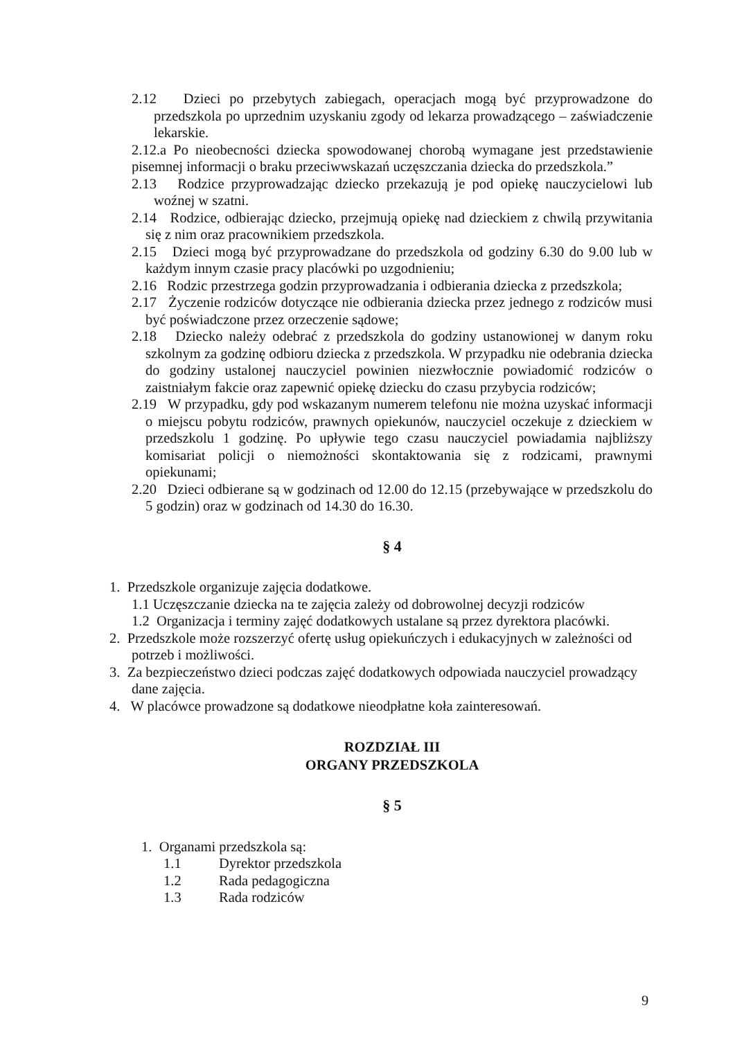2.12 Dzieci po przebytych zabiegach, operacjach mogą być przyprowadzone do przedszkola po uprzednim uzyskaniu zgody od lekarza prowadzącego – zaświadczenie lekarskie.
2.12.a Po nieobecności dziecka spowodowanej chorobą wymagane jest przedstawienie pisemnej informacji o braku przeciwwskazań uczęszczania dziecka do przedszkola.”
2.13 Rodzice przyprowadzając dziecko przekazują je pod opiekę nauczycielowi lub woźnej w szatni.
2.14 Rodzice, odbierając dziecko, przejmują opiekę nad dzieckiem z chwilą przywitania się z nim oraz pracownikiem przedszkola.
2.15 Dzieci mogą być przyprowadzane do przedszkola od godziny 6.30 do 9.00 lub w każdym innym czasie pracy placówki po uzgodnieniu;
2.16 Rodzic przestrzega godzin przyprowadzania i odbierania dziecka z przedszkola;
2.17 Życzenie rodziców dotyczące nie odbierania dziecka przez jednego z rodziców musi być poświadczone przez orzeczenie sądowe;
2.18 Dziecko należy odebrać z przedszkola do godziny ustanowionej w danym roku szkolnym za godzinę odbioru dziecka z przedszkola. W przypadku nie odebrania dziecka do godziny ustalonej nauczyciel powinien niezwłocznie powiadomić rodziców o zaistniałym fakcie oraz zapewnić opiekę dziecku do czasu przybycia rodziców;
2.19 W przypadku, gdy pod wskazanym numerem telefonu nie można uzyskać informacji o miejscu pobytu rodziców, prawnych opiekunów, nauczyciel oczekuje z dzieckiem w przedszkolu 1 godzinę. Po upływie tego czasu nauczyciel powiadamia najbliższy komisariat policji o niemożności skontaktowania się z rodzicami, prawnymi opiekunami;
2.20 Dzieci odbierane są w godzinach od 12.00 do 12.15 (przebywające w przedszkolu do 5 godzin) oraz w godzinach od 14.30 do 16.30.
§ 4
1. Przedszkole organizuje zajęcia dodatkowe.
1.1 Uczęszczanie dziecka na te zajęcia zależy od dobrowolnej decyzji rodziców
1.2 Organizacja i terminy zajęć dodatkowych ustalane są przez dyrektora placówki.
2. Przedszkole może rozszerzyć ofertę usług opiekuńczych i edukacyjnych w zależności od potrzeb i możliwości.
3. Za bezpieczeństwo dzieci podczas zajęć dodatkowych odpowiada nauczyciel prowadzący dane zajęcia.
4. W placówce prowadzone są dodatkowe nieodpłatne koła zainteresowań.
ROZDZIAŁ III
ORGANY PRZEDSZKOLA
§ 5
1. Organami przedszkola są:
1.1 Dyrektor przedszkola
1.2 Rada pedagogiczna
1.3 Rada rodziców
9